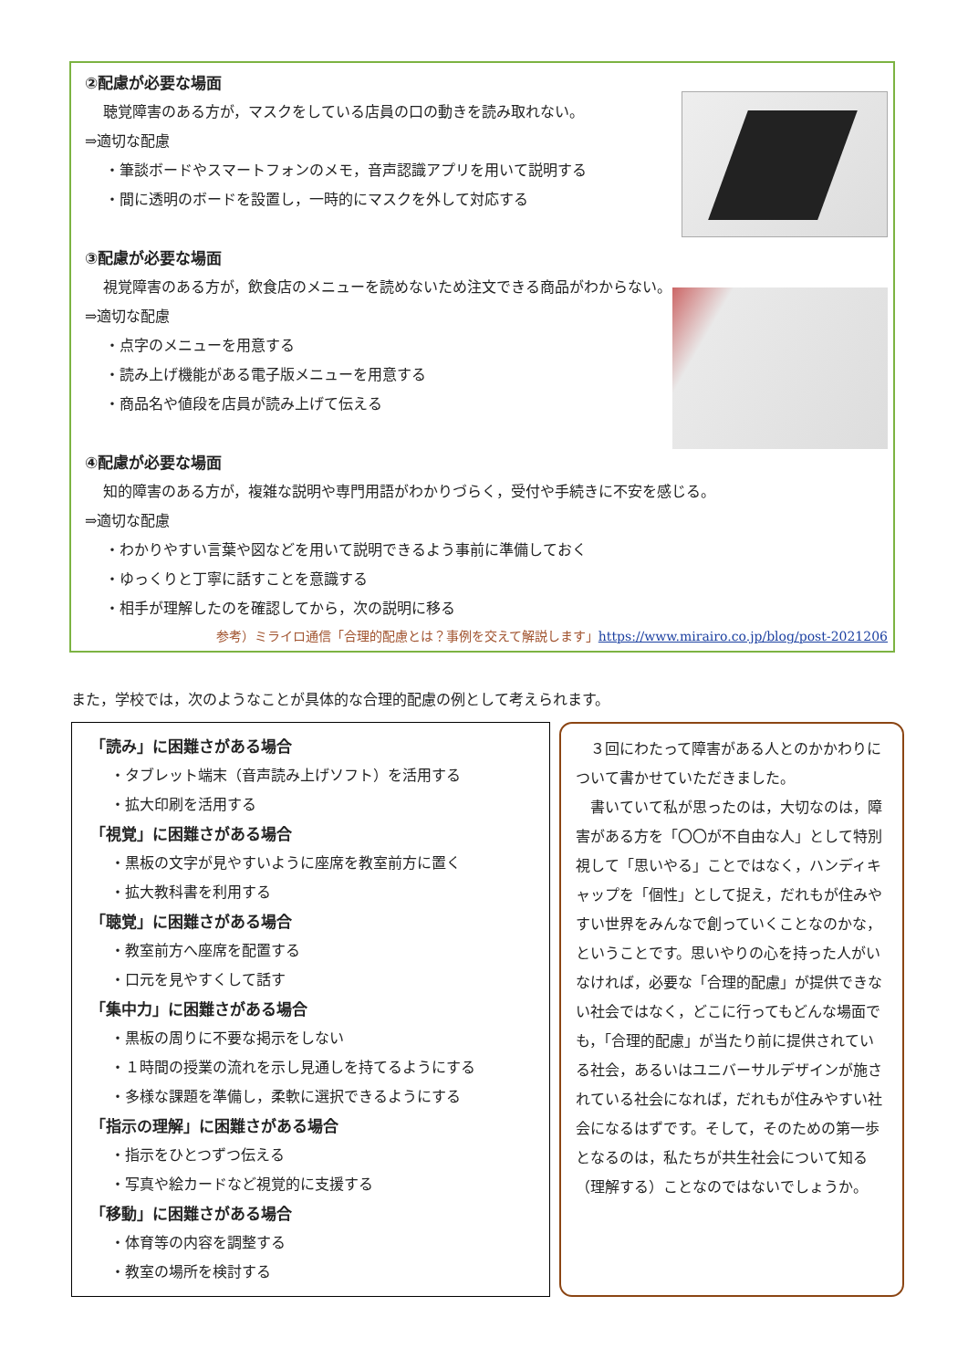②配慮が必要な場面
聴覚障害のある方が，マスクをしている店員の口の動きを読み取れない。
⇒適切な配慮
・筆談ボードやスマートフォンのメモ，音声認識アプリを用いて説明する
・間に透明のボードを設置し，一時的にマスクを外して対応する
③配慮が必要な場面
視覚障害のある方が，飲食店のメニューを読めないため注文できる商品がわからない。
⇒適切な配慮
・点字のメニューを用意する
・読み上げ機能がある電子版メニューを用意する
・商品名や値段を店員が読み上げて伝える
④配慮が必要な場面
知的障害のある方が，複雑な説明や専門用語がわかりづらく，受付や手続きに不安を感じる。
⇒適切な配慮
・わかりやすい言葉や図などを用いて説明できるよう事前に準備しておく
・ゆっくりと丁寧に話すことを意識する
・相手が理解したのを確認してから，次の説明に移る
参考）ミライロ通信「合理的配慮とは？事例を交えて解説します」https://www.mirairo.co.jp/blog/post-2021206
また，学校では，次のようなことが具体的な合理的配慮の例として考えられます。
「読み」に困難さがある場合
・タブレット端末（音声読み上げソフト）を活用する
・拡大印刷を活用する
「視覚」に困難さがある場合
・黒板の文字が見やすいように座席を教室前方に置く
・拡大教科書を利用する
「聴覚」に困難さがある場合
・教室前方へ座席を配置する
・口元を見やすくして話す
「集中力」に困難さがある場合
・黒板の周りに不要な掲示をしない
・１時間の授業の流れを示し見通しを持てるようにする
・多様な課題を準備し，柔軟に選択できるようにする
「指示の理解」に困難さがある場合
・指示をひとつずつ伝える
・写真や絵カードなど視覚的に支援する
「移動」に困難さがある場合
・体育等の内容を調整する
・教室の場所を検討する
　３回にわたって障害がある人とのかかわりについて書かせていただきました。
　書いていて私が思ったのは，大切なのは，障害がある方を「〇〇が不自由な人」として特別視して「思いやる」ことではなく，ハンディキャップを「個性」として捉え，だれもが住みやすい世界をみんなで創っていくことなのかな，ということです。思いやりの心を持った人がいなければ，必要な「合理的配慮」が提供できない社会ではなく，どこに行ってもどんな場面でも，「合理的配慮」が当たり前に提供されている社会，あるいはユニバーサルデザインが施されている社会になれば，だれもが住みやすい社会になるはずです。そして，そのための第一歩となるのは，私たちが共生社会について知る（理解する）ことなのではないでしょうか。